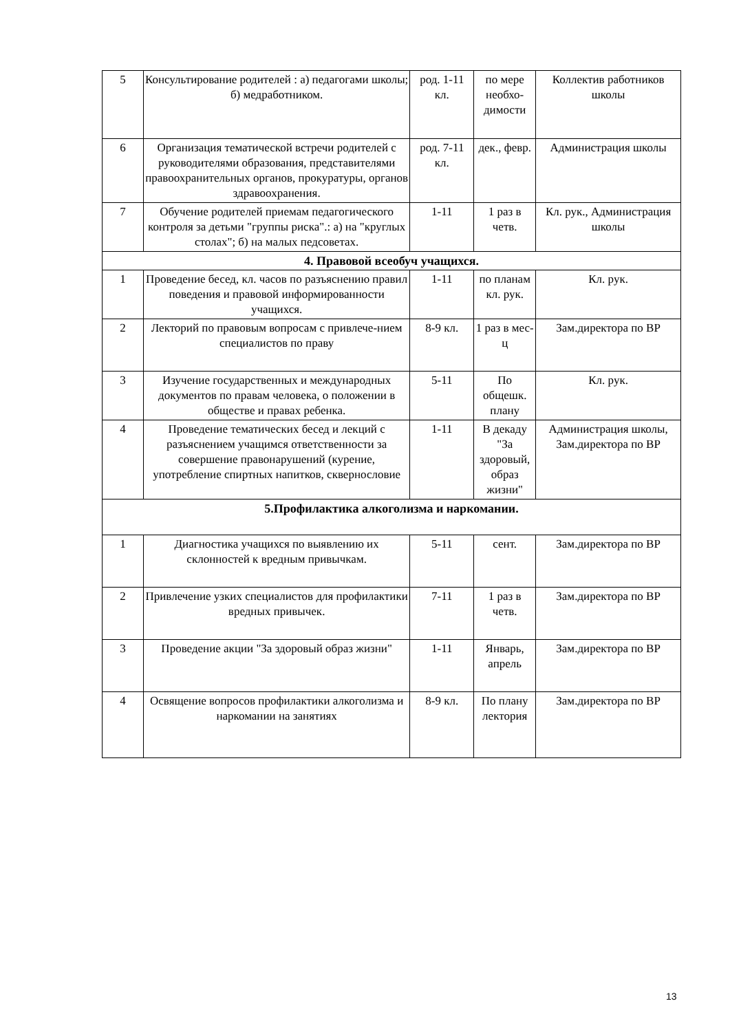| 5 | Консультирование родителей : а) педагогами школы; б) медработником. | род. 1-11 кл. | по мере необхо-димости | Коллектив работников школы |
| 6 | Организация тематической встречи родителей с руководителями образования, представителями правоохранительных органов, прокуратуры, органов здравоохранения. | род. 7-11 кл. | дек., февр. | Администрация школы |
| 7 | Обучение родителей приемам педагогического контроля за детьми "группы риска".: а) на "круглых столах"; б) на малых педсоветах. | 1-11 | 1 раз в четв. | Кл. рук., Администрация школы |
| 4. Правовой всеобуч учащихся. | | | | |
| 1 | Проведение бесед, кл. часов по разъяснению правил поведения и правовой информированности учащихся. | 1-11 | по планам кл. рук. | Кл. рук. |
| 2 | Лекторий по правовым вопросам с привлече-нием специалистов по праву | 8-9 кл. | 1 раз в мес-ц | Зам.директора по ВР |
| 3 | Изучение государственных и международных документов по правам человека, о положении в обществе и правах ребенка. | 5-11 | По общешк. плану | Кл. рук. |
| 4 | Проведение тематических бесед и лекций с разъяснением учащимся ответственности за совершение правонарушений (курение, употребление спиртных напитков, сквернословие | 1-11 | В декаду "За здоровый, образ жизни" | Администрация школы, Зам.директора по ВР |
| 5.Профилактика алкоголизма и наркомании. | | | | |
| 1 | Диагностика учащихся по выявлению их склонностей к вредным привычкам. | 5-11 | сент. | Зам.директора по ВР |
| 2 | Привлечение узких специалистов для профилактики вредных привычек. | 7-11 | 1 раз в четв. | Зам.директора по ВР |
| 3 | Проведение акции "За здоровый образ жизни" | 1-11 | Январь, апрель | Зам.директора по ВР |
| 4 | Освящение вопросов профилактики алкоголизма и наркомании на занятиях | 8-9 кл. | По плану лектория | Зам.директора по ВР |
13